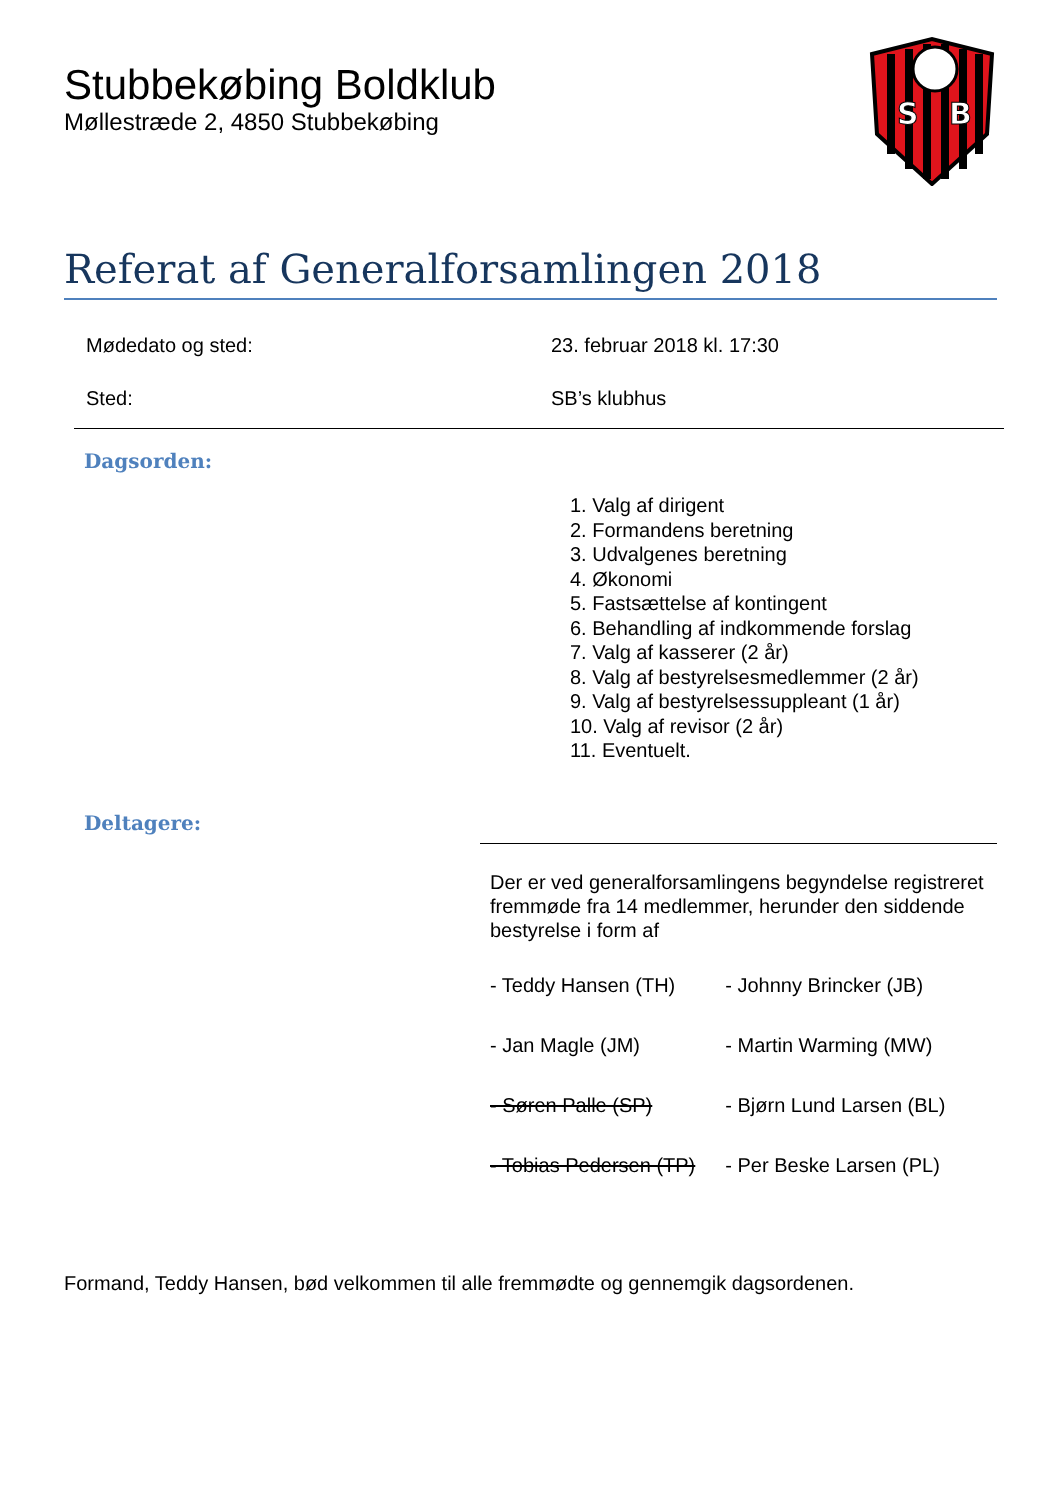Stubbekøbing Boldklub
Møllestræde 2, 4850 Stubbekøbing
S
B
Referat af Generalforsamlingen 2018
| Mødedato og sted: | 23. februar 2018 kl. 17:30 |
| Sted: | SB’s klubhus |
Dagsorden:
1. Valg af dirigent
2. Formandens beretning
3. Udvalgenes beretning
4. Økonomi
5. Fastsættelse af kontingent
6. Behandling af indkommende forslag
7. Valg af kasserer (2 år)
8. Valg af bestyrelsesmedlemmer (2 år)
9. Valg af bestyrelsessuppleant (1 år)
10. Valg af revisor (2 år)
11. Eventuelt.
Deltagere:
Der er ved generalforsamlingens begyndelse registreret fremmøde fra 14 medlemmer, herunder den siddende bestyrelse i form af
| - Teddy Hansen (TH) | - Johnny Brincker (JB) |
| - Jan Magle (JM) | - Martin Warming (MW) |
| - Søren Palle (SP) | - Bjørn Lund Larsen (BL) |
| - Tobias Pedersen (TP) | - Per Beske Larsen (PL) |
Formand, Teddy Hansen, bød velkommen til alle fremmødte og gennemgik dagsordenen.